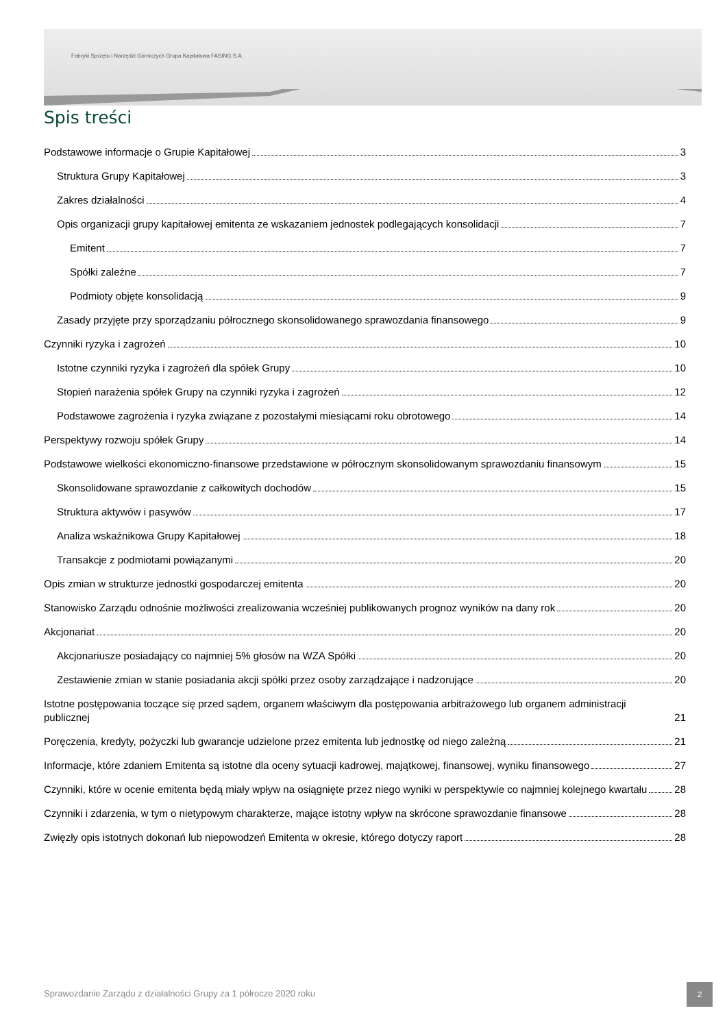Fabryki Sprzętu i Narzędzi Górniczych Grupa Kapitałowa FASING S.A.
Spis treści
Podstawowe informacje o Grupie Kapitałowej 3
Struktura Grupy Kapitałowej 3
Zakres działalności 4
Opis organizacji grupy kapitałowej emitenta ze wskazaniem jednostek podlegających konsolidacji 7
Emitent 7
Spółki zależne 7
Podmioty objęte konsolidacją 9
Zasady przyjęte przy sporządzaniu półrocznego skonsolidowanego sprawozdania finansowego 9
Czynniki ryzyka i zagrożeń 10
Istotne czynniki ryzyka i zagrożeń dla spółek Grupy 10
Stopień narażenia spółek Grupy na czynniki ryzyka i zagrożeń 12
Podstawowe zagrożenia i ryzyka związane z pozostałymi miesiącami roku obrotowego 14
Perspektywy rozwoju spółek Grupy 14
Podstawowe wielkości ekonomiczno-finansowe przedstawione w półrocznym skonsolidowanym sprawozdaniu finansowym 15
Skonsolidowane sprawozdanie z całkowitych dochodów 15
Struktura aktywów i pasywów 17
Analiza wskaźnikowa Grupy Kapitałowej 18
Transakcje z podmiotami powiązanymi 20
Opis zmian w strukturze jednostki gospodarczej emitenta 20
Stanowisko Zarządu odnośnie możliwości zrealizowania wcześniej publikowanych prognoz wyników na dany rok 20
Akcjonariat 20
Akcjonariusze posiadający co najmniej 5% głosów na WZA Spółki 20
Zestawienie zmian w stanie posiadania akcji spółki przez osoby zarządzające i nadzorujące 20
Istotne postępowania toczące się przed sądem, organem właściwym dla postępowania arbitrażowego lub organem administracji publicznej 21
Poręczenia, kredyty, pożyczki lub gwarancje udzielone przez emitenta lub jednostkę od niego zależną 21
Informacje, które zdaniem Emitenta są istotne dla oceny sytuacji kadrowej, majątkowej, finansowej, wyniku finansowego 27
Czynniki, które w ocenie emitenta będą miały wpływ na osiągnięte przez niego wyniki w perspektywie co najmniej kolejnego kwartału 28
Czynniki i zdarzenia, w tym o nietypowym charakterze, mające istotny wpływ na skrócone sprawozdanie finansowe 28
Zwięzły opis istotnych dokonań lub niepowodzeń Emitenta w okresie, którego dotyczy raport 28
Sprawozdanie Zarządu z działalności Grupy za 1 półrocze 2020 roku
2